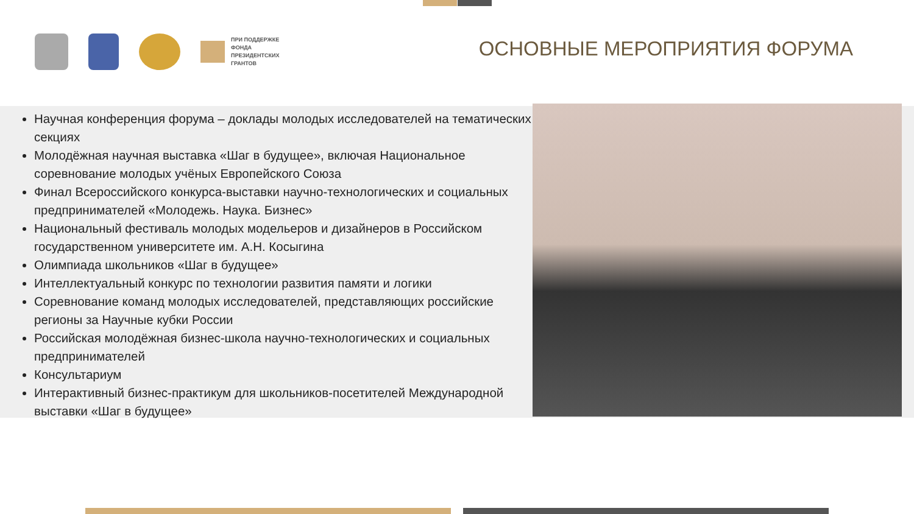ПРИ ПОДДЕРЖКЕ
ФОНДА
ПРЕЗИДЕНТСКИХ
ГРАНТОВ
ОСНОВНЫЕ МЕРОПРИЯТИЯ ФОРУМА
Научная конференция форума – доклады молодых исследователей на тематических секциях
Молодёжная научная выставка «Шаг в будущее», включая Национальное соревнование молодых учёных Европейского Союза
Финал Всероссийского конкурса-выставки научно-технологических и социальных предпринимателей «Молодежь. Наука. Бизнес»
Национальный фестиваль молодых модельеров и дизайнеров в Российском государственном университете им. А.Н. Косыгина
Олимпиада школьников «Шаг в будущее»
Интеллектуальный конкурс по технологии развития памяти и логики
Соревнование команд молодых исследователей, представляющих российские регионы за Научные кубки России
Российская молодёжная бизнес-школа научно-технологических и социальных предпринимателей
Консультариум
Интерактивный бизнес-практикум для школьников-посетителей Международной выставки «Шаг в будущее»